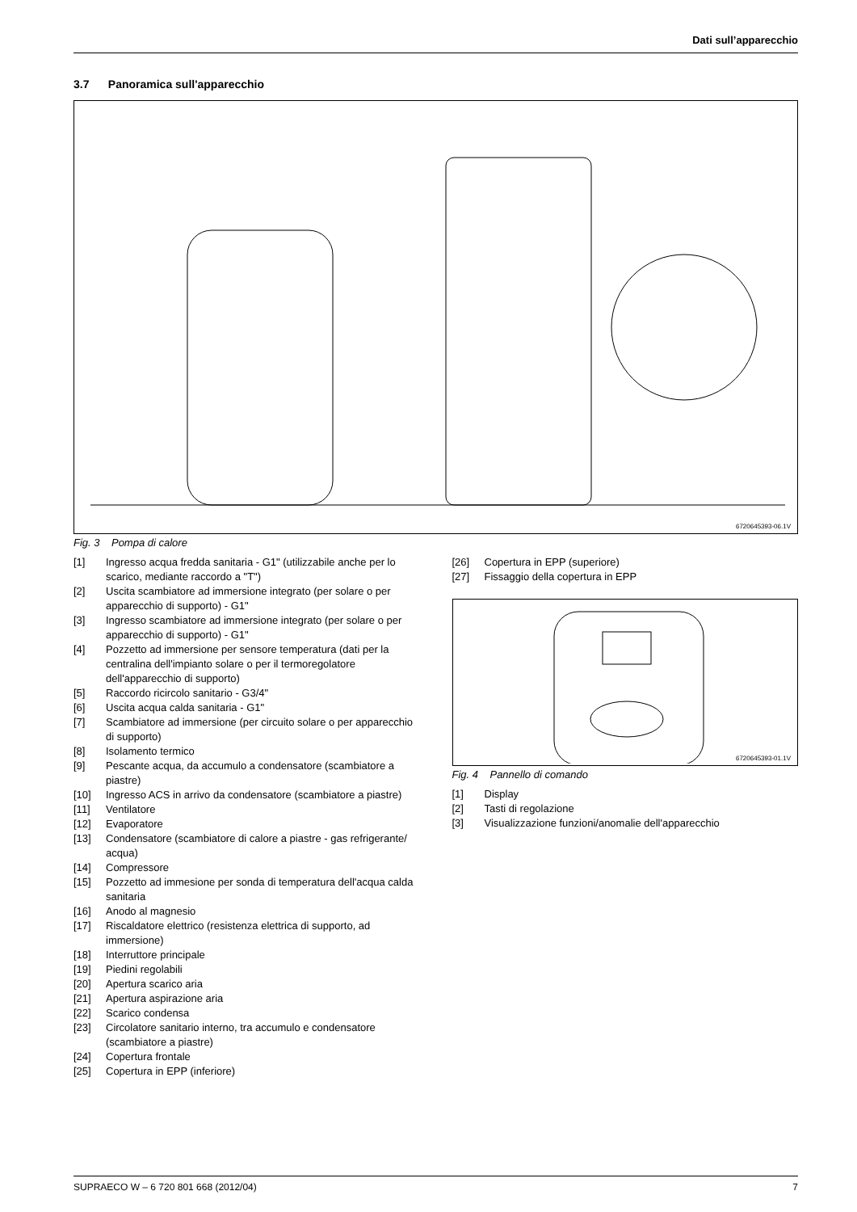Dati sull’apparecchio
3.7 Panoramica sull'apparecchio
6720645393-06.1V
Fig. 3 Pompa di calore
[1] Ingresso acqua fredda sanitaria - G1" (utilizzabile anche per lo scarico, mediante raccordo a "T")
[2] Uscita scambiatore ad immersione integrato (per solare o per apparecchio di supporto) - G1"
[3] Ingresso scambiatore ad immersione integrato (per solare o per apparecchio di supporto) - G1"
[4] Pozzetto ad immersione per sensore temperatura (dati per la centralina dell'impianto solare o per il termoregolatore dell'apparecchio di supporto)
[5] Raccordo ricircolo sanitario - G3/4"
[6] Uscita acqua calda sanitaria - G1"
[7] Scambiatore ad immersione (per circuito solare o per apparecchio di supporto)
[8] Isolamento termico
[9] Pescante acqua, da accumulo a condensatore (scambiatore a piastre)
[10] Ingresso ACS in arrivo da condensatore (scambiatore a piastre)
[11] Ventilatore
[12] Evaporatore
[13] Condensatore (scambiatore di calore a piastre - gas refrigerante/ acqua)
[14] Compressore
[15] Pozzetto ad immesione per sonda di temperatura dell'acqua calda sanitaria
[16] Anodo al magnesio
[17] Riscaldatore elettrico (resistenza elettrica di supporto, ad immersione)
[18] Interruttore principale
[19] Piedini regolabili
[20] Apertura scarico aria
[21] Apertura aspirazione aria
[22] Scarico condensa
[23] Circolatore sanitario interno, tra accumulo e condensatore (scambiatore a piastre)
[24] Copertura frontale
[25] Copertura in EPP (inferiore)
[26] Copertura in EPP (superiore)
[27] Fissaggio della copertura in EPP
6720645393-01.1V
Fig. 4 Pannello di comando
[1] Display
[2] Tasti di regolazione
[3] Visualizzazione funzioni/anomalie dell'apparecchio
SUPRAECO W – 6 720 801 668 (2012/04) 7